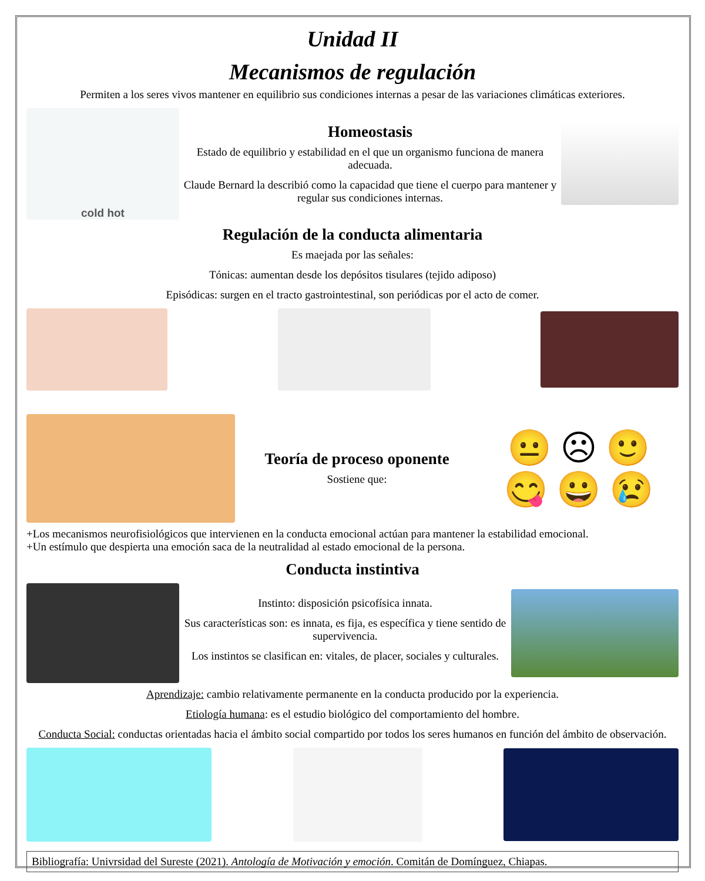Unidad II
Mecanismos de regulación
Permiten a los seres vivos mantener en equilibrio sus condiciones internas a pesar de las variaciones climáticas exteriores.
cold hot
Homeostasis
Estado de equilibrio y estabilidad en el que un organismo funciona de manera adecuada.
Claude Bernard la describió como la capacidad que tiene el cuerpo para mantener y regular sus condiciones internas.
Regulación de la conducta alimentaria
Es maejada por las señales:
Tónicas: aumentan desde los depósitos tisulares (tejido adiposo)
Episódicas: surgen en el tracto gastrointestinal, son periódicas por el acto de comer.
Teoría de proceso oponente
Sostiene que:
😐 ☹ 🙂
😋 😀 😢
+Los mecanismos neurofisiológicos que intervienen en la conducta emocional actúan para mantener la estabilidad emocional.
+Un estímulo que despierta una emoción saca de la neutralidad al estado emocional de la persona.
Conducta instintiva
Instinto: disposición psicofísica innata.
Sus características son: es innata, es fija, es específica y tiene sentido de supervivencia.
Los instintos se clasifican en: vitales, de placer, sociales y culturales.
Aprendizaje: cambio relativamente permanente en la conducta producido por la experiencia.
Etiología humana: es el estudio biológico del comportamiento del hombre.
Conducta Social: conductas orientadas hacia el ámbito social compartido por todos los seres humanos en función del ámbito de observación.
Bibliografía: Univrsidad del Sureste (2021). Antología de Motivación y emoción. Comitán de Domínguez, Chiapas.